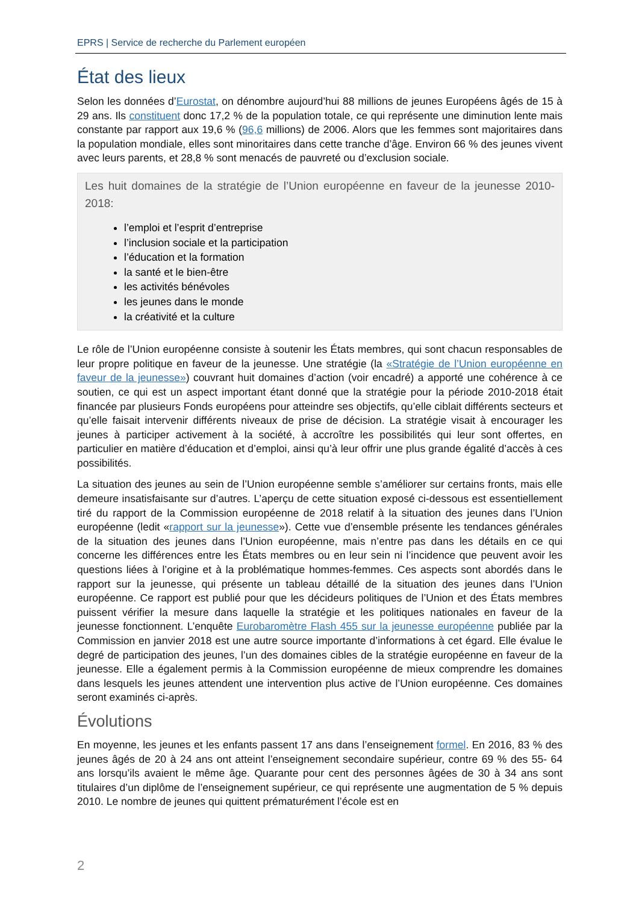EPRS | Service de recherche du Parlement européen
État des lieux
Selon les données d’Eurostat, on dénombre aujourd’hui 88 millions de jeunes Européens âgés de 15 à 29 ans. Ils constituent donc 17,2 % de la population totale, ce qui représente une diminution lente mais constante par rapport aux 19,6 % (96,6 millions) de 2006. Alors que les femmes sont majoritaires dans la population mondiale, elles sont minoritaires dans cette tranche d’âge. Environ 66 % des jeunes vivent avec leurs parents, et 28,8 % sont menacés de pauvreté ou d’exclusion sociale.
Les huit domaines de la stratégie de l’Union européenne en faveur de la jeunesse 2010-2018:
l’emploi et l’esprit d’entreprise
l’inclusion sociale et la participation
l’éducation et la formation
la santé et le bien-être
les activités bénévoles
les jeunes dans le monde
la créativité et la culture
Le rôle de l’Union européenne consiste à soutenir les États membres, qui sont chacun responsables de leur propre politique en faveur de la jeunesse. Une stratégie (la «Stratégie de l’Union européenne en faveur de la jeunesse») couvrant huit domaines d’action (voir encadré) a apporté une cohérence à ce soutien, ce qui est un aspect important étant donné que la stratégie pour la période 2010-2018 était financée par plusieurs Fonds européens pour atteindre ses objectifs, qu’elle ciblait différents secteurs et qu’elle faisait intervenir différents niveaux de prise de décision. La stratégie visait à encourager les jeunes à participer activement à la société, à accroître les possibilités qui leur sont offertes, en particulier en matière d’éducation et d’emploi, ainsi qu’à leur offrir une plus grande égalité d’accès à ces possibilités.
La situation des jeunes au sein de l’Union européenne semble s’améliorer sur certains fronts, mais elle demeure insatisfaisante sur d’autres. L’aperçu de cette situation exposé ci-dessous est essentiellement tiré du rapport de la Commission européenne de 2018 relatif à la situation des jeunes dans l’Union européenne (ledit «rapport sur la jeunesse»). Cette vue d’ensemble présente les tendances générales de la situation des jeunes dans l’Union européenne, mais n’entre pas dans les détails en ce qui concerne les différences entre les États membres ou en leur sein ni l’incidence que peuvent avoir les questions liées à l’origine et à la problématique hommes-femmes. Ces aspects sont abordés dans le rapport sur la jeunesse, qui présente un tableau détaillé de la situation des jeunes dans l’Union européenne. Ce rapport est publié pour que les décideurs politiques de l’Union et des États membres puissent vérifier la mesure dans laquelle la stratégie et les politiques nationales en faveur de la jeunesse fonctionnent. L’enquête Eurobaromètre Flash 455 sur la jeunesse européenne publiée par la Commission en janvier 2018 est une autre source importante d’informations à cet égard. Elle évalue le degré de participation des jeunes, l’un des domaines cibles de la stratégie européenne en faveur de la jeunesse. Elle a également permis à la Commission européenne de mieux comprendre les domaines dans lesquels les jeunes attendent une intervention plus active de l’Union européenne. Ces domaines seront examinés ci-après.
Évolutions
En moyenne, les jeunes et les enfants passent 17 ans dans l’enseignement formel. En 2016, 83 % des jeunes âgés de 20 à 24 ans ont atteint l’enseignement secondaire supérieur, contre 69 % des 55- 64 ans lorsqu’ils avaient le même âge. Quarante pour cent des personnes âgées de 30 à 34 ans sont titulaires d’un diplôme de l’enseignement supérieur, ce qui représente une augmentation de 5 % depuis 2010. Le nombre de jeunes qui quittent prématurément l’école est en
2